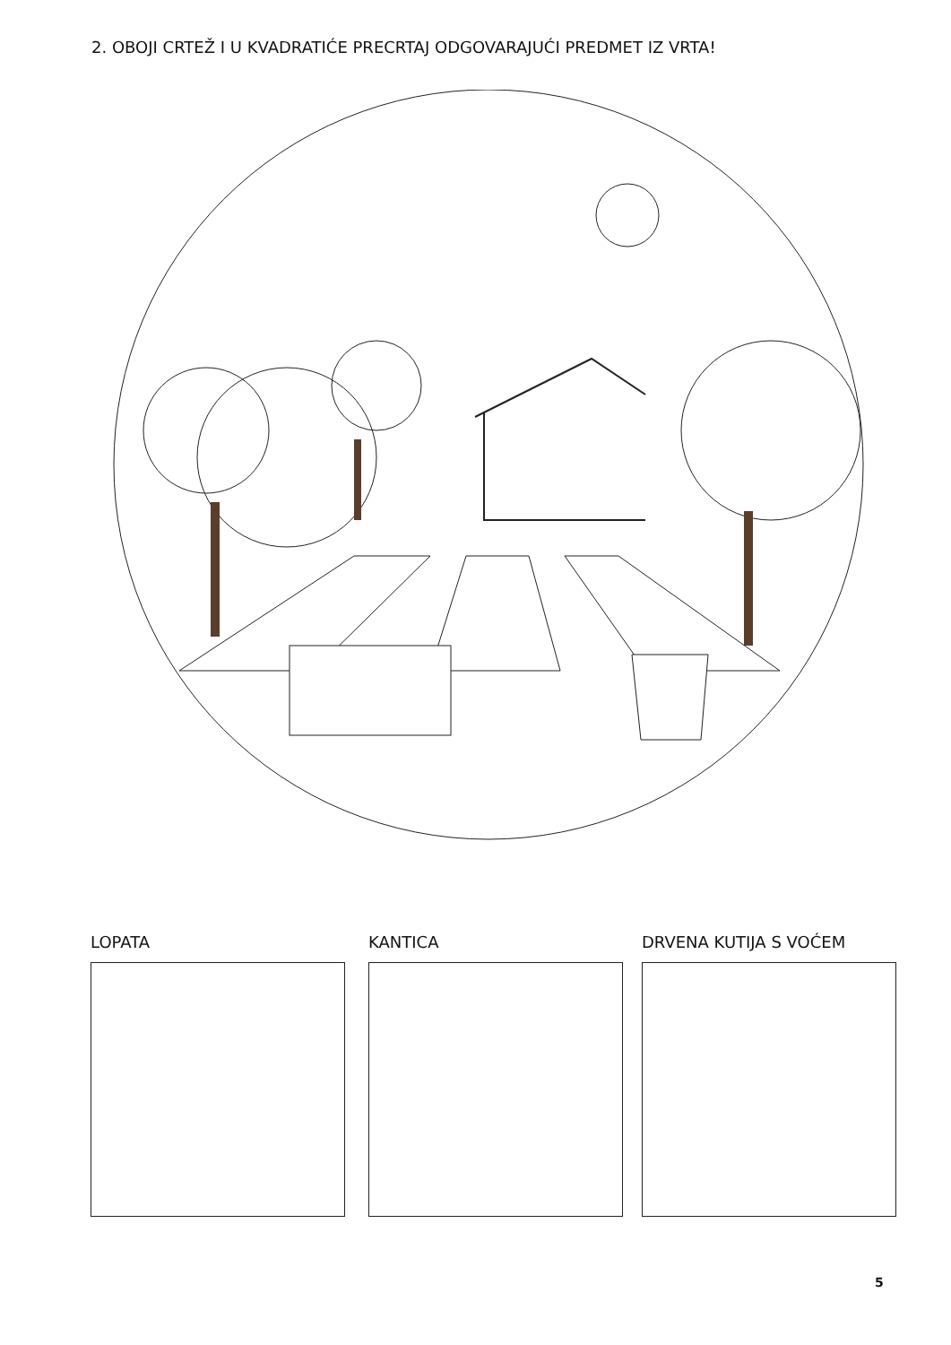2. OBOJI CRTEŽ I U KVADRATIĆE PRECRTAJ ODGOVARAJUĆI PREDMET IZ VRTA!
LOPATA KANTICA DRVENA KUTIJA S VOĆEM
5